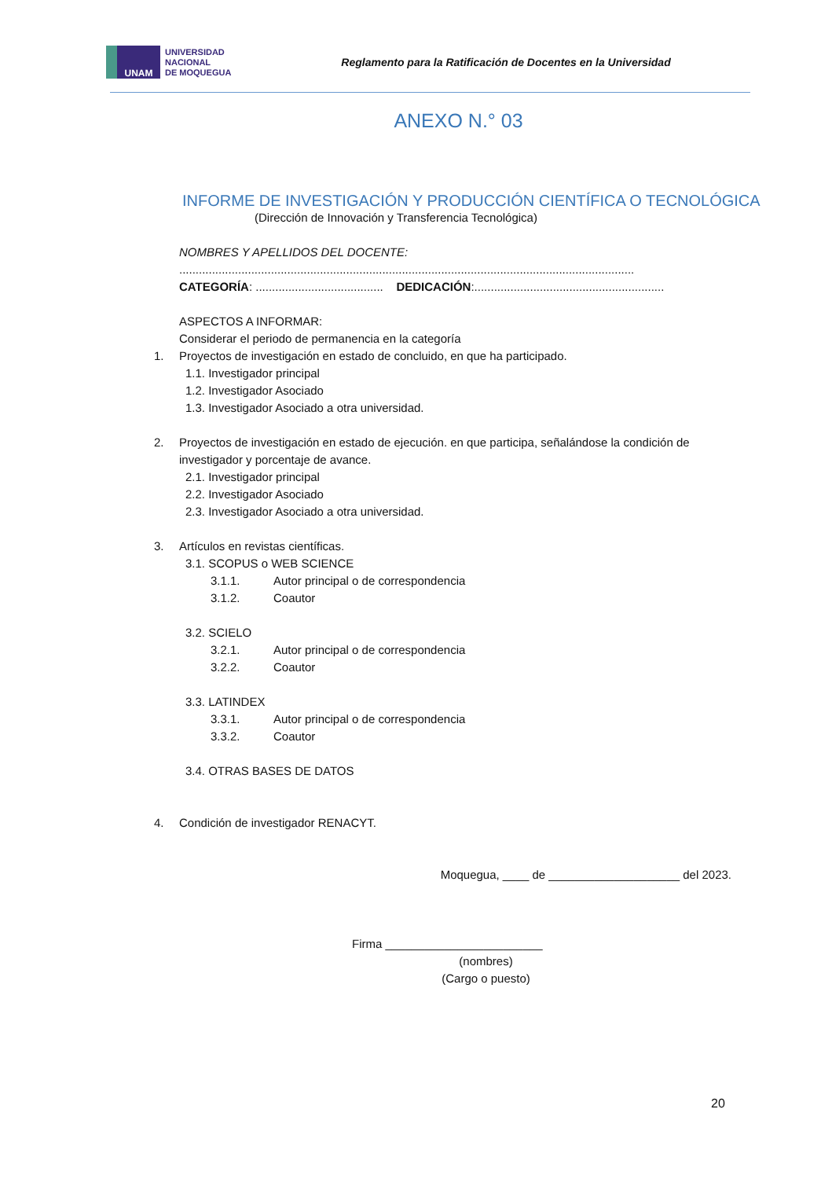UNAM
UNIVERSIDAD
NACIONAL
DE MOQUEGUA
Reglamento para la Ratificación de Docentes en la Universidad
ANEXO N.° 03
INFORME DE INVESTIGACIÓN Y PRODUCCIÓN CIENTÍFICA O TECNOLÓGICA
(Dirección de Innovación y Transferencia Tecnológica)
NOMBRES Y APELLIDOS DEL DOCENTE:
...........................................................................................................................................
CATEGORÍA: ....................................... DEDICACIÓN:..........................................................
ASPECTOS A INFORMAR:
Considerar el periodo de permanencia en la categoría
1. Proyectos de investigación en estado de concluido, en que ha participado.
1.1. Investigador principal
1.2. Investigador Asociado
1.3. Investigador Asociado a otra universidad.
2. Proyectos de investigación en estado de ejecución. en que participa, señalándose la condición de investigador y porcentaje de avance.
2.1. Investigador principal
2.2. Investigador Asociado
2.3. Investigador Asociado a otra universidad.
3. Artículos en revistas científicas.
3.1. SCOPUS o WEB SCIENCE
3.1.1. Autor principal o de correspondencia
3.1.2. Coautor
3.2. SCIELO
3.2.1. Autor principal o de correspondencia
3.2.2. Coautor
3.3. LATINDEX
3.3.1. Autor principal o de correspondencia
3.3.2. Coautor
3.4. OTRAS BASES DE DATOS
4. Condición de investigador RENACYT.
Moquegua, ____ de ____________________ del 2023.
Firma ________________________
(nombres)
(Cargo o puesto)
20